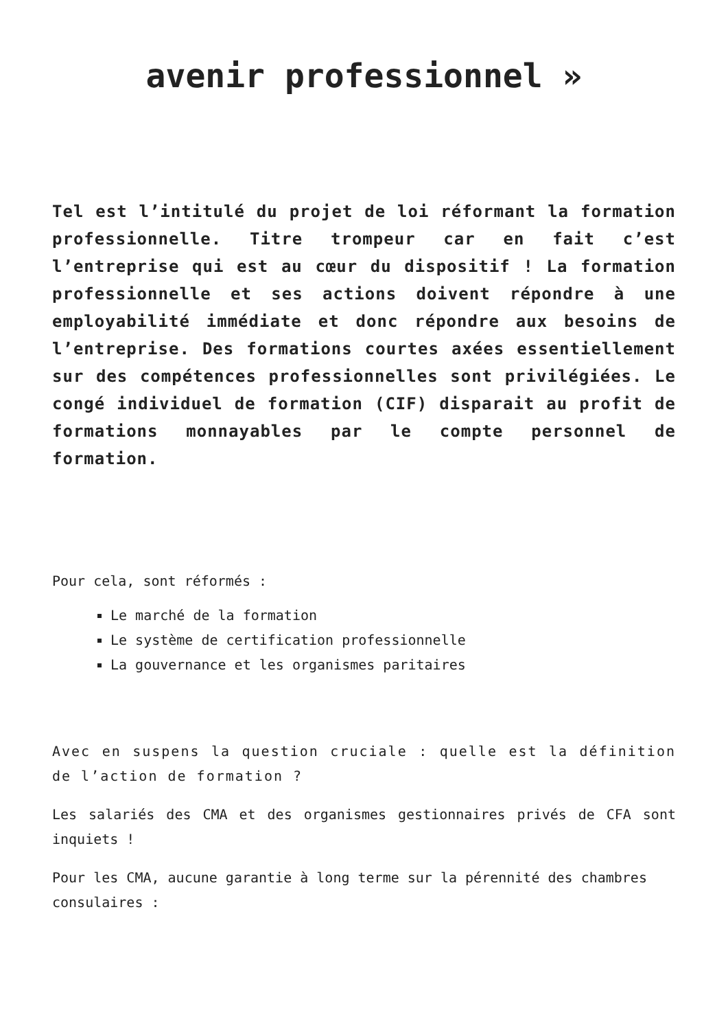avenir professionnel »
Tel est l’intitulé du projet de loi réformant la formation professionnelle. Titre trompeur car en fait c’est l’entreprise qui est au cœur du dispositif ! La formation professionnelle et ses actions doivent répondre à une employabilité immédiate et donc répondre aux besoins de l’entreprise. Des formations courtes axées essentiellement sur des compétences professionnelles sont privilégiées. Le congé individuel de formation (CIF) disparait au profit de formations monnayables par le compte personnel de formation.
Pour cela, sont réformés :
Le marché de la formation
Le système de certification professionnelle
La gouvernance et les organismes paritaires
Avec en suspens la question cruciale : quelle est la définition de l’action de formation ?
Les salariés des CMA et des organismes gestionnaires privés de CFA sont inquiets !
Pour les CMA, aucune garantie à long terme sur la pérennité des chambres consulaires :